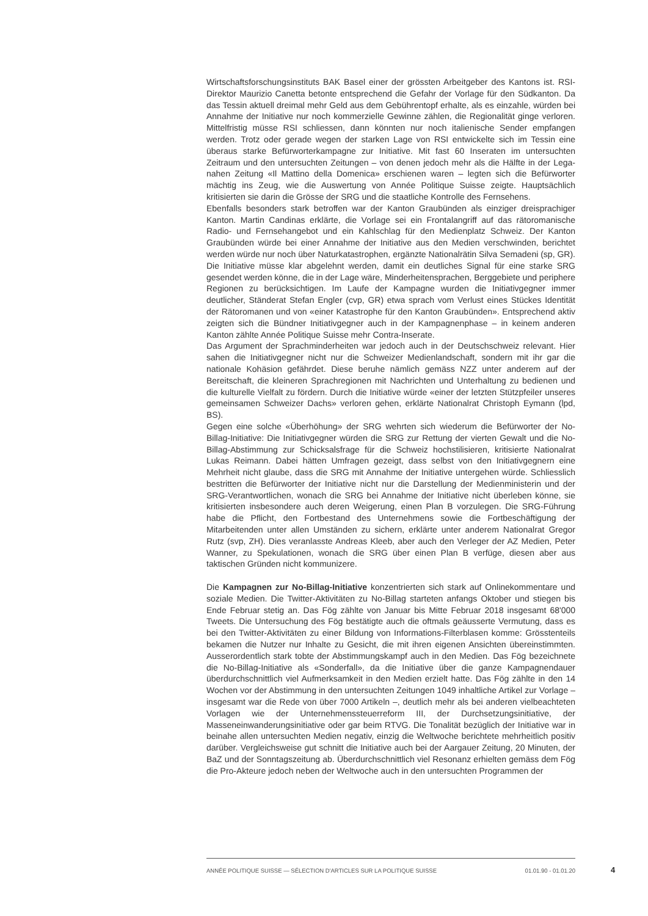Wirtschaftsforschungsinstituts BAK Basel einer der grössten Arbeitgeber des Kantons ist. RSI-Direktor Maurizio Canetta betonte entsprechend die Gefahr der Vorlage für den Südkanton. Da das Tessin aktuell dreimal mehr Geld aus dem Gebührentopf erhalte, als es einzahle, würden bei Annahme der Initiative nur noch kommerzielle Gewinne zählen, die Regionalität ginge verloren. Mittelfristig müsse RSI schliessen, dann könnten nur noch italienische Sender empfangen werden. Trotz oder gerade wegen der starken Lage von RSI entwickelte sich im Tessin eine überaus starke Befürworterkampagne zur Initiative. Mit fast 60 Inseraten im untersuchten Zeitraum und den untersuchten Zeitungen – von denen jedoch mehr als die Hälfte in der Lega-nahen Zeitung «Il Mattino della Domenica» erschienen waren – legten sich die Befürworter mächtig ins Zeug, wie die Auswertung von Année Politique Suisse zeigte. Hauptsächlich kritisierten sie darin die Grösse der SRG und die staatliche Kontrolle des Fernsehens.
Ebenfalls besonders stark betroffen war der Kanton Graubünden als einziger dreisprachiger Kanton. Martin Candinas erklärte, die Vorlage sei ein Frontalangriff auf das rätoromanische Radio- und Fernsehangebot und ein Kahlschlag für den Medienplatz Schweiz. Der Kanton Graubünden würde bei einer Annahme der Initiative aus den Medien verschwinden, berichtet werden würde nur noch über Naturkatastrophen, ergänzte Nationalrätin Silva Semadeni (sp, GR). Die Initiative müsse klar abgelehnt werden, damit ein deutliches Signal für eine starke SRG gesendet werden könne, die in der Lage wäre, Minderheitensprachen, Berggebiete und periphere Regionen zu berücksichtigen. Im Laufe der Kampagne wurden die Initiativgegner immer deutlicher, Ständerat Stefan Engler (cvp, GR) etwa sprach vom Verlust eines Stückes Identität der Rätoromanen und von «einer Katastrophe für den Kanton Graubünden». Entsprechend aktiv zeigten sich die Bündner Initiativgegner auch in der Kampagnenphase – in keinem anderen Kanton zählte Année Politique Suisse mehr Contra-Inserate.
Das Argument der Sprachminderheiten war jedoch auch in der Deutschschweiz relevant. Hier sahen die Initiativgegner nicht nur die Schweizer Medienlandschaft, sondern mit ihr gar die nationale Kohäsion gefährdet. Diese beruhe nämlich gemäss NZZ unter anderem auf der Bereitschaft, die kleineren Sprachregionen mit Nachrichten und Unterhaltung zu bedienen und die kulturelle Vielfalt zu fördern. Durch die Initiative würde «einer der letzten Stützpfeiler unseres gemeinsamen Schweizer Dachs» verloren gehen, erklärte Nationalrat Christoph Eymann (lpd, BS).
Gegen eine solche «Überhöhung» der SRG wehrten sich wiederum die Befürworter der No-Billag-Initiative: Die Initiativgegner würden die SRG zur Rettung der vierten Gewalt und die No-Billag-Abstimmung zur Schicksalsfrage für die Schweiz hochstilisieren, kritisierte Nationalrat Lukas Reimann. Dabei hätten Umfragen gezeigt, dass selbst von den Initiativgegnern eine Mehrheit nicht glaube, dass die SRG mit Annahme der Initiative untergehen würde. Schliesslich bestritten die Befürworter der Initiative nicht nur die Darstellung der Medienministerin und der SRG-Verantwortlichen, wonach die SRG bei Annahme der Initiative nicht überleben könne, sie kritisierten insbesondere auch deren Weigerung, einen Plan B vorzulegen. Die SRG-Führung habe die Pflicht, den Fortbestand des Unternehmens sowie die Fortbeschäftigung der Mitarbeitenden unter allen Umständen zu sichern, erklärte unter anderem Nationalrat Gregor Rutz (svp, ZH). Dies veranlasste Andreas Kleeb, aber auch den Verleger der AZ Medien, Peter Wanner, zu Spekulationen, wonach die SRG über einen Plan B verfüge, diesen aber aus taktischen Gründen nicht kommunizere.
Die Kampagnen zur No-Billag-Initiative konzentrierten sich stark auf Onlinekommentare und soziale Medien. Die Twitter-Aktivitäten zu No-Billag starteten anfangs Oktober und stiegen bis Ende Februar stetig an. Das Fög zählte von Januar bis Mitte Februar 2018 insgesamt 68'000 Tweets. Die Untersuchung des Fög bestätigte auch die oftmals geäusserte Vermutung, dass es bei den Twitter-Aktivitäten zu einer Bildung von Informations-Filterblasen komme: Grösstenteils bekamen die Nutzer nur Inhalte zu Gesicht, die mit ihren eigenen Ansichten übereinstimmten. Ausserordentlich stark tobte der Abstimmungskampf auch in den Medien. Das Fög bezeichnete die No-Billag-Initiative als «Sonderfall», da die Initiative über die ganze Kampagnendauer überdurchschnittlich viel Aufmerksamkeit in den Medien erzielt hatte. Das Fög zählte in den 14 Wochen vor der Abstimmung in den untersuchten Zeitungen 1049 inhaltliche Artikel zur Vorlage – insgesamt war die Rede von über 7000 Artikeln –, deutlich mehr als bei anderen vielbeachteten Vorlagen wie der Unternehmenssteuerreform III, der Durchsetzungsinitiative, der Masseneinwanderungsinitiative oder gar beim RTVG. Die Tonalität bezüglich der Initiative war in beinahe allen untersuchten Medien negativ, einzig die Weltwoche berichtete mehrheitlich positiv darüber. Vergleichsweise gut schnitt die Initiative auch bei der Aargauer Zeitung, 20 Minuten, der BaZ und der Sonntagszeitung ab. Überdurchschnittlich viel Resonanz erhielten gemäss dem Fög die Pro-Akteure jedoch neben der Weltwoche auch in den untersuchten Programmen der
ANNÉE POLITIQUE SUISSE — SÉLECTION D'ARTICLES SUR LA POLITIQUE SUISSE 01.01.90 - 01.01.20
4